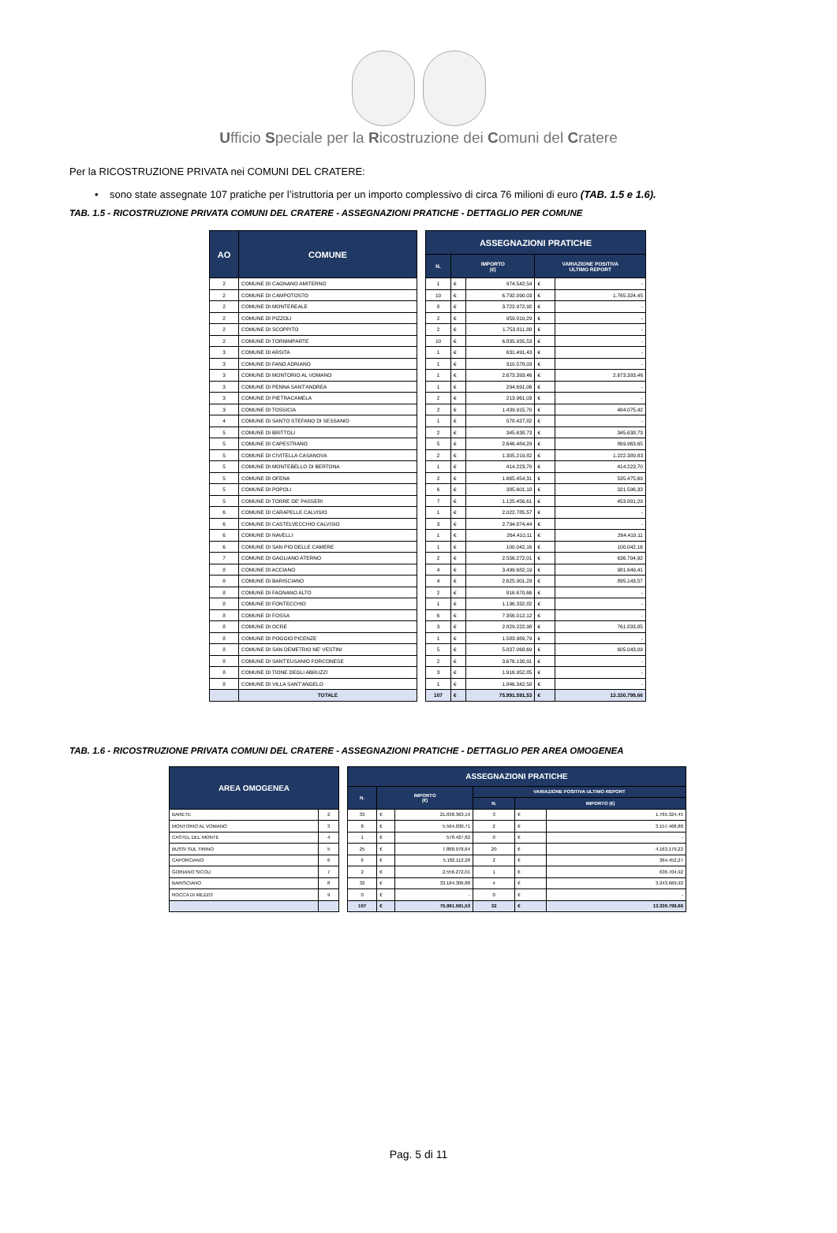Ufficio Speciale per la Ricostruzione dei Comuni del Cratere
Per la RICOSTRUZIONE PRIVATA nei COMUNI DEL CRATERE:
• sono state assegnate 107 pratiche per l’istruttoria per un importo complessivo di circa 76 milioni di euro (TAB. 1.5 e 1.6).
TAB. 1.5 - RICOSTRUZIONE PRIVATA COMUNI DEL CRATERE - ASSEGNAZIONI PRATICHE - DETTAGLIO PER COMUNE
| AO | COMUNE |
| --- | --- |
| 2 | COMUNE DI CAGNANO AMITERNO |
| 2 | COMUNE DI CAMPOTOSTO |
| 2 | COMUNE DI MONTEREALE |
| 2 | COMUNE DI PIZZOLI |
| 2 | COMUNE DI SCOPPITO |
| 2 | COMUNE DI TORNIMPARTE |
| 3 | COMUNE DI ARSITA |
| 3 | COMUNE DI FANO ADRIANO |
| 3 | COMUNE DI MONTORIO AL VOMANO |
| 3 | COMUNE DI PENNA SANT'ANDREA |
| 3 | COMUNE DI PIETRACAMELA |
| 3 | COMUNE DI TOSSICIA |
| 4 | COMUNE DI SANTO STEFANO DI SESSANIO |
| 5 | COMUNE DI BRITTOLI |
| 5 | COMUNE DI CAPESTRANO |
| 5 | COMUNE DI CIVITELLA CASANOVA |
| 5 | COMUNE DI MONTEBELLO DI BERTONA |
| 5 | COMUNE DI OFENA |
| 5 | COMUNE DI POPOLI |
| 5 | COMUNE DI TORRE DE' PASSERI |
| 6 | COMUNE DI CARAPELLE CALVISIO |
| 6 | COMUNE DI CASTELVECCHIO CALVISIO |
| 6 | COMUNE DI NAVELLI |
| 6 | COMUNE DI SAN PIO DELLE CAMERE |
| 7 | COMUNE DI GAGLIANO ATERNO |
| 8 | COMUNE DI ACCIANO |
| 8 | COMUNE DI BARISCIANO |
| 8 | COMUNE DI FAGNANO ALTO |
| 8 | COMUNE DI FONTECCHIO |
| 8 | COMUNE DI FOSSA |
| 8 | COMUNE DI OCRE |
| 8 | COMUNE DI POGGIO PICENZE |
| 8 | COMUNE DI SAN DEMETRIO NE' VESTINI |
| 8 | COMUNE DI SANT'EUSANIO FORCONESE |
| 8 | COMUNE DI TIONE DEGLI ABRUZZI |
| 8 | COMUNE DI VILLA SANT'ANGELO |
| | TOTALE |
| ASSEGNAZIONI PRATICHE | | | | |
| --- | --- | --- | --- | --- |
| N. | IMPORTO (€) | | VARIAZIONE POSITIVA ULTIMO REPORT | |
| 1 | € | 974.542,54 | € | - |
| 10 | € | 6.792.090,03 | € | 1.765.324,45 |
| 8 | € | 3.722.972,92 | € | - |
| 2 | € | 959.010,29 | € | - |
| 2 | € | 1.753.811,88 | € | - |
| 10 | € | 6.835.935,53 | € | - |
| 1 | € | 631.491,43 | € | - |
| 1 | € | 310.578,03 | € | - |
| 1 | € | 2.673.393,46 | € | 2.673.393,46 |
| 1 | € | 294.691,06 | € | - |
| 2 | € | 213.961,03 | € | - |
| 2 | € | 1.439.915,70 | € | 484.075,42 |
| 1 | € | 578.427,82 | € | - |
| 2 | € | 345.638,73 | € | 345.638,73 |
| 5 | € | 2.646.484,29 | € | 869.963,65 |
| 2 | € | 1.305.219,82 | € | 1.222.389,83 |
| 1 | € | 414.223,70 | € | 414.223,70 |
| 2 | € | 1.665.454,31 | € | 535.475,69 |
| 6 | € | 385.601,18 | € | 321.596,33 |
| 7 | € | 1.125.456,61 | € | 453.891,29 |
| 1 | € | 2.022.785,57 | € | - |
| 3 | € | 2.794.874,44 | € | - |
| 1 | € | 264.410,11 | € | 264.410,11 |
| 1 | € | 100.042,16 | € | 100.042,16 |
| 2 | € | 2.556.272,01 | € | 636.704,92 |
| 4 | € | 3.499.682,19 | € | 981.649,41 |
| 4 | € | 2.625.901,29 | € | 895.143,57 |
| 2 | € | 816.670,66 | € | - |
| 1 | € | 1.196.332,82 | € | - |
| 6 | € | 7.356.012,12 | € | - |
| 3 | € | 2.829.222,98 | € | 761.833,85 |
| 1 | € | 1.583.989,79 | € | - |
| 5 | € | 5.837.068,69 | € | 605.043,09 |
| 2 | € | 3.676.130,91 | € | - |
| 3 | € | 1.916.952,85 | € | - |
| 1 | € | 1.846.342,58 | € | - |
| 107 | € | 75.991.591,53 | € | 13.330.799,66 |
TAB. 1.6 - RICOSTRUZIONE PRIVATA COMUNI DEL CRATERE - ASSEGNAZIONI PRATICHE - DETTAGLIO PER AREA OMOGENEA
| AREA OMOGENEA | |
| --- | --- |
| BARETE | 2 |
| MONTORIO AL VOMANO | 3 |
| CASTEL DEL MONTE | 4 |
| BUSSI SUL TIRINO | 5 |
| CAPORCIANO | 6 |
| GORIANO SICOLI | 7 |
| BARISCIANO | 8 |
| ROCCA DI MEZZO | 9 |
| ASSEGNAZIONI PRATICHE | | | | | |
| --- | --- | --- | --- | --- | --- |
| N. | IMPORTO (€) | | VARIAZIONE POSITIVA ULTIMO REPORT | | |
| | | | N. | IMPORTO (€) | |
| 33 | € | 21.038.363,19 | 3 | € | 1.765.324,45 |
| 8 | € | 5.564.030,71 | 2 | € | 3.157.468,88 |
| 1 | € | 578.427,82 | 0 | € | - |
| 25 | € | 7.888.078,64 | 20 | € | 4.163.179,22 |
| 6 | € | 5.182.112,28 | 2 | € | 364.452,27 |
| 2 | € | 2.556.272,01 | 1 | € | 636.704,92 |
| 32 | € | 33.184.306,88 | 4 | € | 3.243.669,92 |
| 0 | € | - | 0 | € | - |
| 107 | € | 75.991.591,53 | 32 | € | 13.330.799,66 |
Pag. 5 di 11